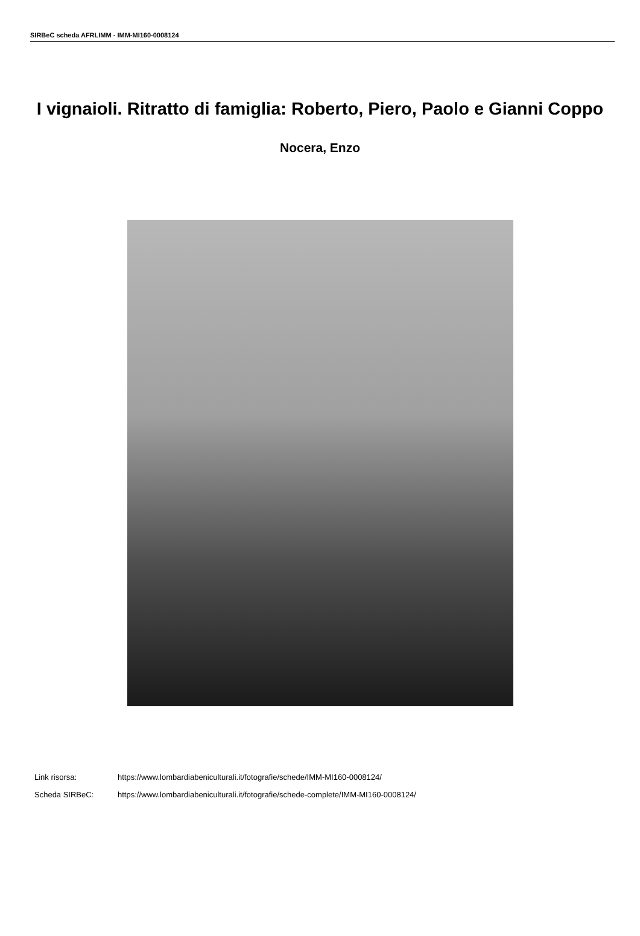SIRBeC scheda AFRLIMM - IMM-MI160-0008124
I vignaioli. Ritratto di famiglia: Roberto, Piero, Paolo e Gianni Coppo
Nocera, Enzo
Link risorsa: https://www.lombardiabeniculturali.it/fotografie/schede/IMM-MI160-0008124/
Scheda SIRBeC: https://www.lombardiabeniculturali.it/fotografie/schede-complete/IMM-MI160-0008124/